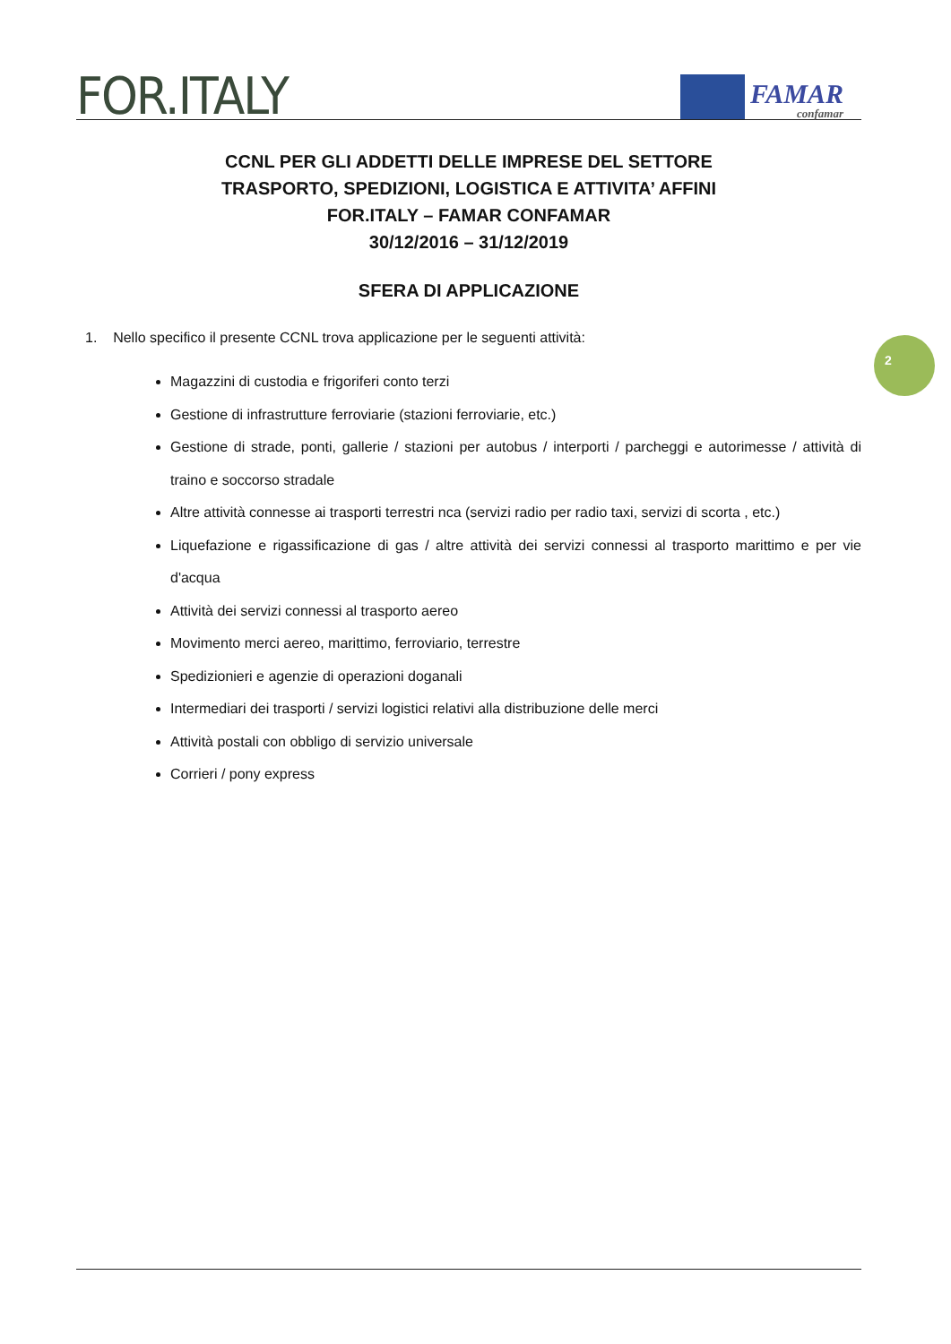FOR.ITALY
FAMAR
confamar
CCNL PER GLI ADDETTI DELLE IMPRESE DEL SETTORE
TRASPORTO, SPEDIZIONI, LOGISTICA E ATTIVITA’ AFFINI
FOR.ITALY – FAMAR CONFAMAR
30/12/2016 – 31/12/2019
SFERA DI APPLICAZIONE
1. Nello specifico il presente CCNL trova applicazione per le seguenti attività:
Magazzini di custodia e frigoriferi conto terzi
Gestione di infrastrutture ferroviarie (stazioni ferroviarie, etc.)
Gestione di strade, ponti, gallerie / stazioni per autobus / interporti / parcheggi e autorimesse / attività di traino e soccorso stradale
Altre attività connesse ai trasporti terrestri nca (servizi radio per radio taxi, servizi di scorta , etc.)
Liquefazione e rigassificazione di gas / altre attività dei servizi connessi al trasporto marittimo e per vie d'acqua
Attività dei servizi connessi al trasporto aereo
Movimento merci aereo, marittimo, ferroviario, terrestre
Spedizionieri e agenzie di operazioni doganali
Intermediari dei trasporti / servizi logistici relativi alla distribuzione delle merci
Attività postali con obbligo di servizio universale
Corrieri / pony express
2